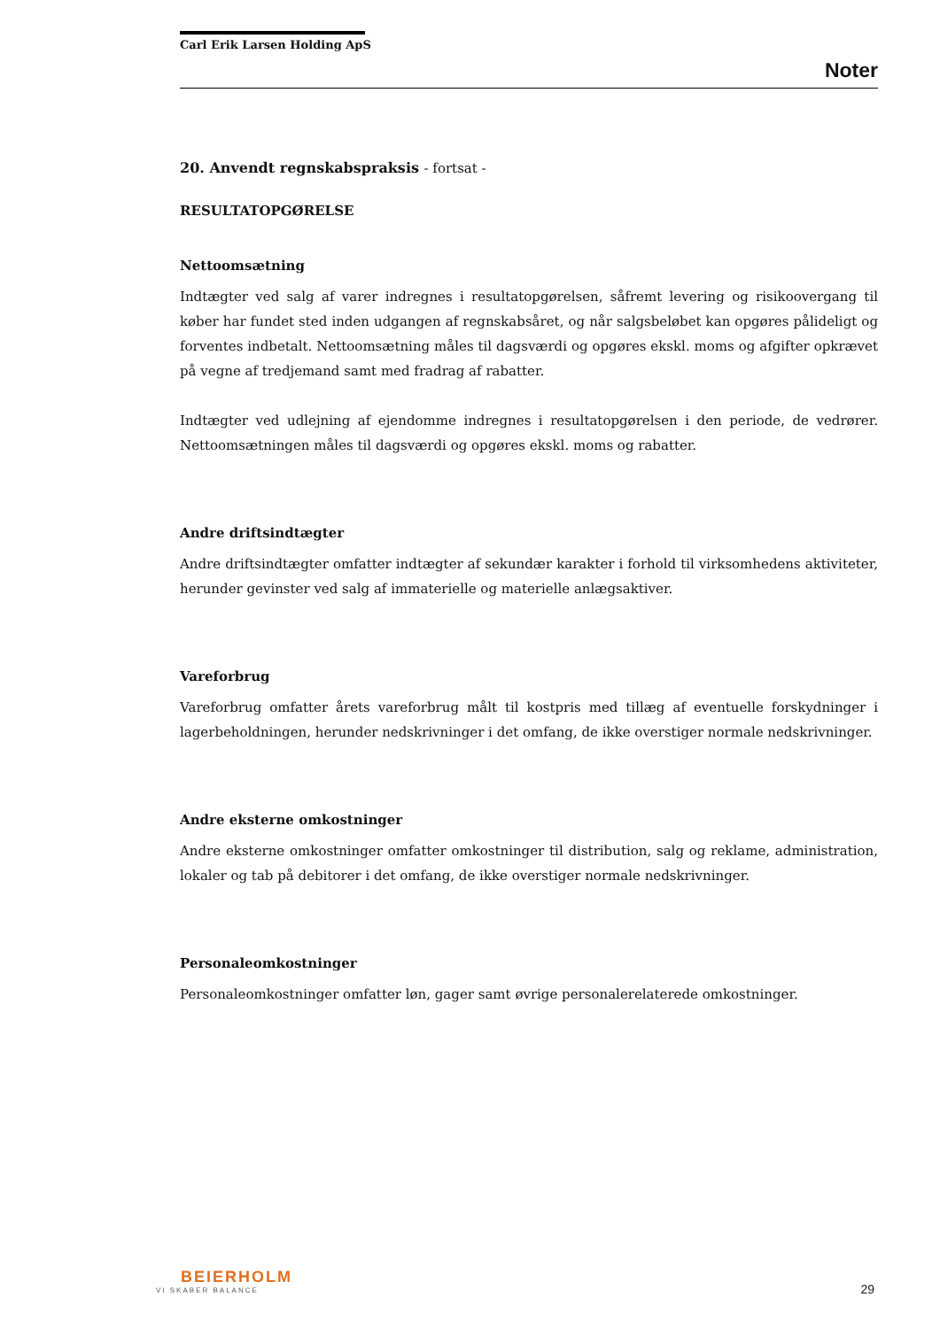Carl Erik Larsen Holding ApS
Noter
20. Anvendt regnskabspraksis - fortsat -
RESULTATOPGØRELSE
Nettoomsætning
Indtægter ved salg af varer indregnes i resultatopgørelsen, såfremt levering og risikoovergang til køber har fundet sted inden udgangen af regnskabsåret, og når salgsbeløbet kan opgøres pålideligt og forventes indbetalt. Nettoomsætning måles til dagsværdi og opgøres ekskl. moms og afgifter opkrævet på vegne af tredjemand samt med fradrag af rabatter.
Indtægter ved udlejning af ejendomme indregnes i resultatopgørelsen i den periode, de vedrører. Nettoomsætningen måles til dagsværdi og opgøres ekskl. moms og rabatter.
Andre driftsindtægter
Andre driftsindtægter omfatter indtægter af sekundær karakter i forhold til virksomhedens aktiviteter, herunder gevinster ved salg af immaterielle og materielle anlægsaktiver.
Vareforbrug
Vareforbrug omfatter årets vareforbrug målt til kostpris med tillæg af eventuelle forskydninger i lagerbeholdningen, herunder nedskrivninger i det omfang, de ikke overstiger normale nedskrivninger.
Andre eksterne omkostninger
Andre eksterne omkostninger omfatter omkostninger til distribution, salg og reklame, administration, lokaler og tab på debitorer i det omfang, de ikke overstiger normale nedskrivninger.
Personaleomkostninger
Personaleomkostninger omfatter løn, gager samt øvrige personalerelaterede omkostninger.
BEIERHOLM
VI SKABER BALANCE
29